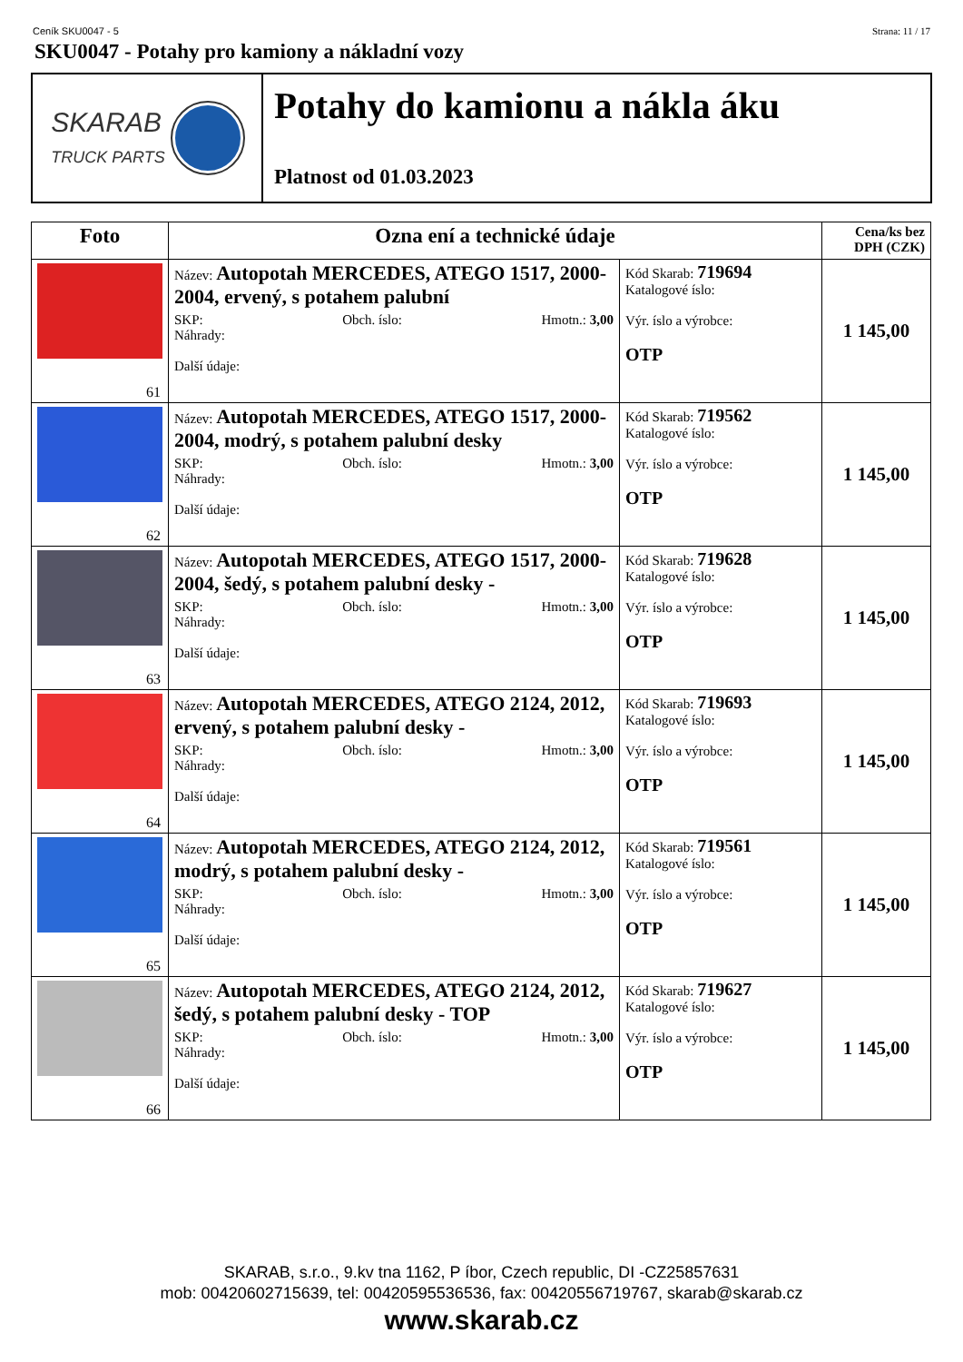Ceník SKU0047 - 5 Strana: 11 / 17
SKU0047 - Potahy pro kamiony a nákladní vozy
SKARAB
TRUCK PARTS
Potahy do kamionu a nákla áku
Platnost od 01.03.2023
| Foto | Ozna ení a technické údaje | | Cena/ks bez DPH (CZK) |
| --- | --- | --- | --- |
| 61 | Název: Autopotah MERCEDES, ATEGO 1517, 2000-2004, ervený, s potahem palubní SKP: Obch. íslo: Hmotn.: 3,00 Náhrady: Další údaje: | Kód Skarab: 719694 Katalogové íslo: Výr. íslo a výrobce: OTP | 1 145,00 |
| 62 | Název: Autopotah MERCEDES, ATEGO 1517, 2000-2004, modrý, s potahem palubní desky SKP: Obch. íslo: Hmotn.: 3,00 Náhrady: Další údaje: | Kód Skarab: 719562 Katalogové íslo: Výr. íslo a výrobce: OTP | 1 145,00 |
| 63 | Název: Autopotah MERCEDES, ATEGO 1517, 2000-2004, šedý, s potahem palubní desky - SKP: Obch. íslo: Hmotn.: 3,00 Náhrady: Další údaje: | Kód Skarab: 719628 Katalogové íslo: Výr. íslo a výrobce: OTP | 1 145,00 |
| 64 | Název: Autopotah MERCEDES, ATEGO 2124, 2012, ervený, s potahem palubní desky - SKP: Obch. íslo: Hmotn.: 3,00 Náhrady: Další údaje: | Kód Skarab: 719693 Katalogové íslo: Výr. íslo a výrobce: OTP | 1 145,00 |
| 65 | Název: Autopotah MERCEDES, ATEGO 2124, 2012, modrý, s potahem palubní desky - SKP: Obch. íslo: Hmotn.: 3,00 Náhrady: Další údaje: | Kód Skarab: 719561 Katalogové íslo: Výr. íslo a výrobce: OTP | 1 145,00 |
| 66 | Název: Autopotah MERCEDES, ATEGO 2124, 2012, šedý, s potahem palubní desky - TOP SKP: Obch. íslo: Hmotn.: 3,00 Náhrady: Další údaje: | Kód Skarab: 719627 Katalogové íslo: Výr. íslo a výrobce: OTP | 1 145,00 |
SKARAB, s.r.o., 9.kv tna 1162, P íbor, Czech republic, DI -CZ25857631
mob: 00420602715639, tel: 00420595536536, fax: 00420556719767, skarab@skarab.cz
www.skarab.cz